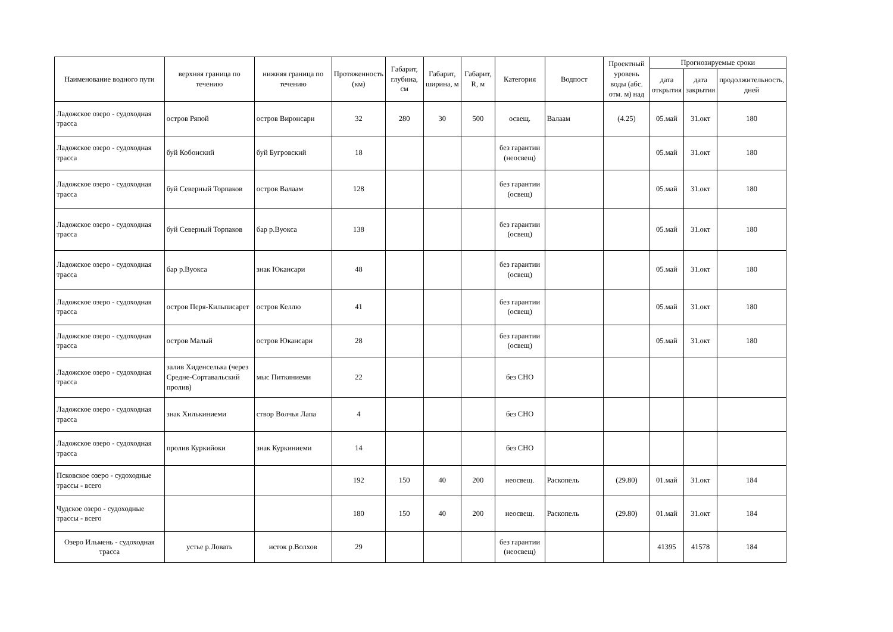| Наименование водного пути | верхняя граница по течению | нижняя граница по течению | Протяженность (км) | Габарит, глубина, см | Габарит, ширина, м | Габарит, R, м | Категория | Водпост | Проектный уровень воды (абс. отм. м) над | Прогнозируемые сроки | | |
| --- | --- | --- | --- | --- | --- | --- | --- | --- | --- | --- | --- | --- |
| | | | | | | | | | | дата открытия | дата закрытия | продолжительность, дней |
| Ладожское озеро - судоходная трасса | остров Ряпой | остров Виронсари | 32 | 280 | 30 | 500 | освещ. | Валаам | (4.25) | 05.май | 31.окт | 180 |
| Ладожское озеро - судоходная трасса | буй Кобонский | буй Бугровский | 18 | | | | без гарантии (неосвещ) | | | 05.май | 31.окт | 180 |
| Ладожское озеро - судоходная трасса | буй Северный Торпаков | остров Валаам | 128 | | | | без гарантии (освещ) | | | 05.май | 31.окт | 180 |
| Ладожское озеро - судоходная трасса | буй Северный Торпаков | бар р.Вуокса | 138 | | | | без гарантии (освещ) | | | 05.май | 31.окт | 180 |
| Ладожское озеро - судоходная трасса | бар р.Вуокса | знак Юкансари | 48 | | | | без гарантии (освещ) | | | 05.май | 31.окт | 180 |
| Ладожское озеро - судоходная трасса | остров Перя-Кильписарет | остров Келлю | 41 | | | | без гарантии (освещ) | | | 05.май | 31.окт | 180 |
| Ладожское озеро - судоходная трасса | остров Малый | остров Юкансари | 28 | | | | без гарантии (освещ) | | | 05.май | 31.окт | 180 |
| Ладожское озеро - судоходная трасса | залив Хиденселька (через Средне-Сортавальский пролив) | мыс Питкяниеми | 22 | | | | без СНО | | | | | |
| Ладожское озеро - судоходная трасса | знак Хилькиниеми | створ Волчья Лапа | 4 | | | | без СНО | | | | | |
| Ладожское озеро - судоходная трасса | пролив Куркийоки | знак Куркиниеми | 14 | | | | без СНО | | | | | |
| Псковское озеро - судоходные трассы - всего | | | 192 | 150 | 40 | 200 | неосвещ. | Раскопель | (29.80) | 01.май | 31.окт | 184 |
| Чудское озеро - судоходные трассы - всего | | | 180 | 150 | 40 | 200 | неосвещ. | Раскопель | (29.80) | 01.май | 31.окт | 184 |
| Озеро Ильмень - судоходная трасса | устье р.Ловать | исток р.Волхов | 29 | | | | без гарантии (неосвещ) | | | 41395 | 41578 | 184 |